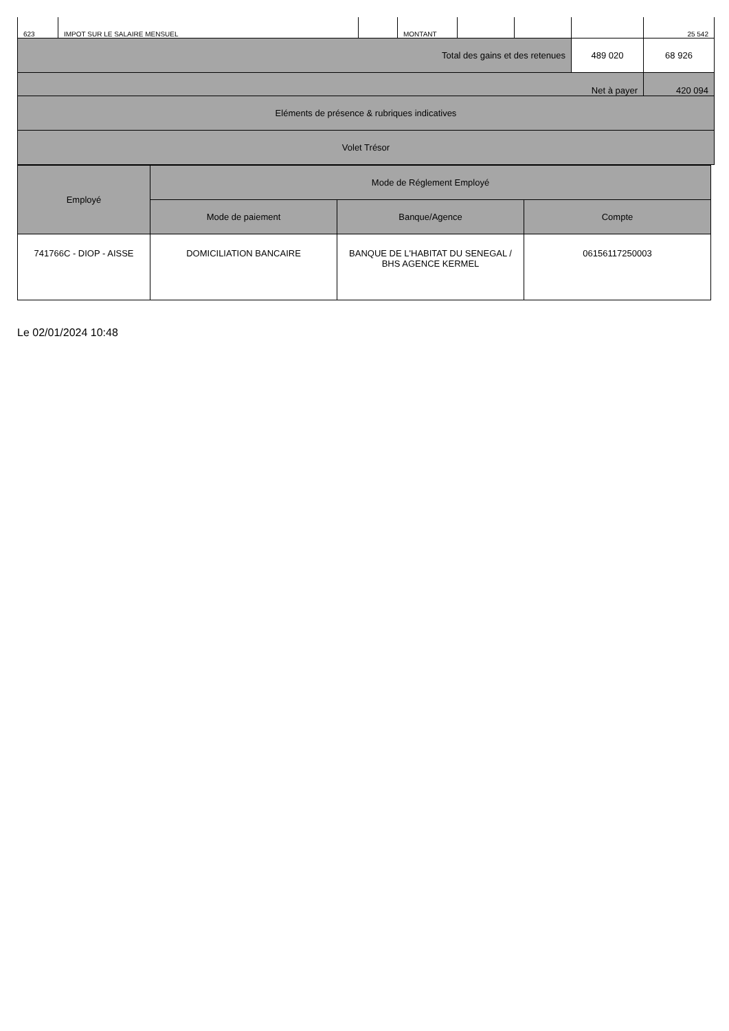| 623 | IMPOT SUR LE SALAIRE MENSUEL | | MONTANT | | | | 25 542 |
| Total des gains et des retenues | | | | | | 489 020 | 68 926 |
| Net à payer | | | | | | | 420 094 |
| Eléments de présence & rubriques indicatives | | | | | | | |
| Volet Trésor | | | | | | | |
| Employé | Mode de Réglement Employé | | |
| | Mode de paiement | Banque/Agence | Compte |
| 741766C - DIOP - AISSE | DOMICILIATION BANCAIRE | BANQUE DE L'HABITAT DU SENEGAL / BHS AGENCE KERMEL | 06156117250003 |
Le 02/01/2024 10:48